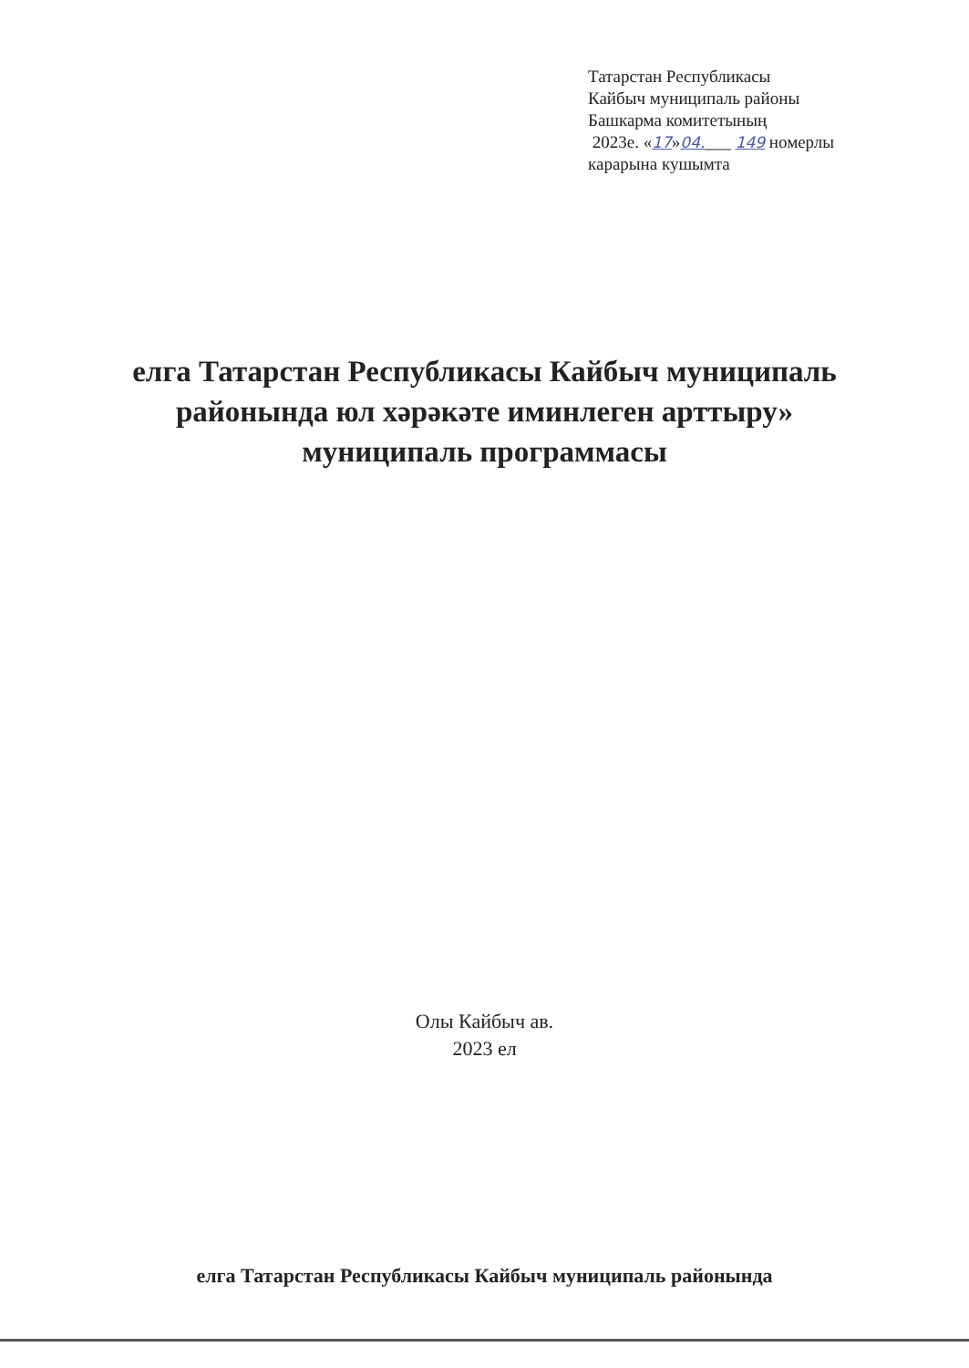Татарстан Республикасы
Кайбыч муниципаль районы
Башкарма комитетының
2023е. «17»04.___ 149 номерлы
карарына кушымта
елга Татарстан Республикасы Кайбыч муниципаль
районында юл хәрәкәте иминлеген арттыру»
муниципаль программасы
Олы Кайбыч ав.
2023 ел
елга Татарстан Республикасы Кайбыч муниципаль районында